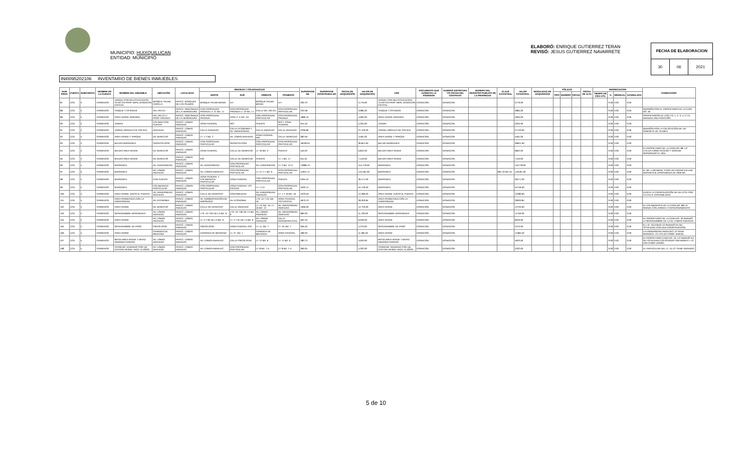MUNICIPIO: HUIXQUILUCAN
ENTIDAD: MUNICIPIO
ELABORÓ: ENRIQUE GUTIERREZ TERAN
REVISÓ: JESUS GUTIERREZ NAVARRETE
| FECHA DE ELABORACION | | |
| 30 | 06 | 2021 |
INI0095202106
INVENTARIO DE BIENES INMUEBLES
| NUM PROG | CUENTA | SUBCUENTA | NOMBRE DE LA CUENTA | NOMBRE DEL INMUEBLE | UBICACIÓN | LOCALIDAD | MEDIDAS Y COLINDANCIAS | | | | SUPERFICIE M2 | SUPERFICIE CONSTRUIDA M2 | FECHA DE ADQUISICIÓN | VALOR DE ADQUISICION | USO | DOCUMENTO QUE ACREDITA LA POSESION | NUMERO ESCRITURA Y/O FECHA DEL CONTRATO | NUMERO DEL REGISTRO PUBLICO DE LA PROPIEDAD | CLAVE CATASTRAL | VALOR CATASTRAL | MODALIDAD DE ADQUISICION | PÓLIZAS | | | FECHA DE ALTA | DEPRECIACION | | | | COMENTARIO |
| --- | --- | --- | --- | --- | --- | --- | --- | --- | --- | --- | --- | --- | --- | --- | --- | --- | --- | --- | --- | --- | --- | --- | --- | --- | --- | --- | --- | --- | --- | --- |
| | | | | | | | NORTE | SUR | ORIENTE | PONIENTE | | | | | | | | | | | | TIPO | NUMERO | FECHA | | TIEMPO DE VIDA UTIL | % | MENSUAL | ACUMULADA | |
| 87 | 1231 | 5 | TERRENOS | JARDIN, POR RELOTIFICACION YA NO ES PROP. MPAL DONACION ESTATAL | BOSQUE PALMA CRIOLLA | FRACC. BOSQUES DE LAS PALMAS | BOSQUE PALMA BRAVA | D.F. | BOSQUE PALMA BRAVA | D.F. | 290.70 | | | 3,779.00 | JARDIN, POR RELOTIFICACION YA NO ES PROP. MPAL DONACION ESTATAL | DONACION | DONACION | | | 3779.00 | | | | | | | 0.00 | 0.00 | 0.00 | |
| 88 | 1231 | 5 | TERRENOS | TANQUE Y OFICINAS | DEL RELOJ | FRACC. RINCONADA DE LA HERRADURA | CON PROPIEDAD PRIVADA LT. 21 MZ. 17 | CON PROPIEDAD PRIVADA LT. 22 MZ. 17 | CALLE DEL RELOJ | CON PROPIEDAD PARTICULAR | 232.58 | | | 3,985.00 | TANQUE Y OFICINAS | DONACION | DONACION | | | 3985.00 | | | | | | | 0.00 | 0.00 | 0.00 | INVASIÓN POR EL PROPIETARIO DE LA CASA NO. 46 |
| 89 | 1231 | 5 | TERRENOS | AREA VERDE INVADIDA | DEL RELOJ Y PROP. PRIVADA | FRACC. RINCONADA DE LA HERRADURA | CON PROPIEDAD PRIVADA | CON LT. E MZ. XV | CON PROPIEDAD PARTICULAR | CON PROPIEDAD PRIVADA | 1880.44 | | | 4,950.00 | AREA VERDE INVADIDA | DONACION | DONACION | | | 4950.00 | | | | | | | 0.00 | 0.00 | 0.00 | PROPIETARIOS DE LOS LTS. 1, 2, 3, 4, 5 Y 6, INVADEN UNA FRACCIÓN. |
| 90 | 1231 | 5 | TERRENOS | JARDIN | COLINDA CON PUENTE | FRACC. LOMAS ANAHUAC | ZONA FEDERAL | RIO | PUENTE | RIO Y ZONA FEDERAL | 344.40 | | | 5,325.00 | JARDIN | DONACION | DONACION | | | 5325.00 | | | | | | | 0.00 | 0.00 | 0.00 | |
| 91 | 1231 | 5 | TERRENOS | JARDIN, MODULO DE POLICIA | ANAHUAC | FRACC. LOMAS ANAHUAC | CALLE ANAHUAC | CALLE ECONOMIA Y AV. UNIVERSIDAD | CALLE ANAHUAC | CALLE ANAHUAC | 2260.80 | | | 27,120.00 | JARDIN, MODULO DE POLICIA | DONACION | DONACION | | | 27120.00 | | | | | | | 0.00 | 0.00 | 0.00 | INVASIÓN POR LA COLOCACIÓN DE UN GABINETE DE TELMEX |
| 92 | 1231 | 5 | TERRENOS | AREA VERDE Y PARQUE | DE DERECHO | FRACC. LOMAS ANAHUAC | LT. 1 Y MZ. 2 | AV. LOMAS ANAHUAC | ZONA FEDERAL RIO | CALLE DERECHO | 382.59 | | | 4,591.00 | AREA VERDE Y PARQUE | DONACION | DONACION | | | 4591.00 | | | | | | | 0.00 | 0.00 | 0.00 | |
| 93 | 1231 | 5 | TERRENOS | BALDIO BARRANCA | ODONTOLOGÍA | FRACC. LOMAS ANAHUAC | CON PROPIEDAD PARTICULAR | ODONTOLOGÍA | CON PROPIEDAD PARTICULAR | CON PROPIEDAD PARTICULAR | 18428.04 | | | 36,841.00 | BALDIO BARRANCA | DONACION | DONACION | | | 36841.00 | | | | | | | 0.00 | 0.00 | 0.00 | |
| 94 | 1231 | 5 | TERRENOS | BALDIO AREA VERDE | DE DERECHO | FRACC. LOMAS ANAHUAC | ZONA FEDERAL | CALLE DE DERECHO | LT. 33 MZ. 2 | PUENTE | 540.20 | | | 6,842.00 | BALDIO AREA VERDE | DONACION | DONACION | | | 6842.00 | | | | | | | 0.00 | 0.00 | 0.00 | EL PROPIETARIO DE LA CASA NO. 88, LO UTILIZA COMO ACCESO Y GARAGE INVADIENDO EL 50%. |
| 95 | 1231 | 5 | TERRENOS | BALDIO AREA VERDE | DE DERECHO | FRACC. LOMAS ANAHUAC | RIO | CALLE DE DERECHO | PUENTE | LT. 1 MZ. 17 | 611.54 | | | 7,410.00 | BALDIO AREA VERDE | DONACION | DONACION | | | 7410.00 | | | | | | | 0.00 | 0.00 | 0.00 | |
| 96 | 1231 | 5 | TERRENOS | BARRANCA | AV. UNIVERSIDAD | FRACC. LOMAS ANAHUAC | AV. UNIVERSIDAD | CON PROPIEDAD PARTICULAR | AV. UNIVERSIDAD | LT. 2 MZ. 13 H | 12898.13 | | | 154,778.00 | BARRANCA | DONACION | DONACION | | | 154778.00 | | | | | | | 0.00 | 0.00 | 0.00 | |
| 97 | 1231 | 5 | TERRENOS | BARRANCA | AV. LOMAS ANAHUAC | FRACC. LOMAS ANAHUAC | AV. LOMAS ANAHUAC | CON PROPIEDAD PARTICULAR | LT. 14 Y 1 MZ. 6 | CON PROPIEDAD PARTICULAR | 11931.74 | | | 143,181.00 | BARRANCA | DONACION | DONACION | | 095 10 631 01 | 143181.00 | | | | | | | 0.00 | 0.00 | 0.00 | EL SR. LUIS MERA, PUSO UN VIVERO EN UNA SUPERFICIE APROXIMADA DE 2000 M2. |
| 98 | 1231 | 5 | TERRENOS | BARRANCA | CON PUENTE | FRACC. LOMAS ANAHUAC | ZONA FEDERAL Y COLINDANCIA PARTICULAR | ZONA FEDERAL | CON PROPIEDAD PARTICULAR | PUENTE | 5264.24 | | | 39,171.00 | BARRANCA | DONACION | DONACION | | | 39171.00 | | | | | | | 0.00 | 0.00 | 0.00 | |
| 99 | 1231 | 5 | TERRENOS | BARRANCA | COLINDANCIA PARTICULAR | FRACC. LOMAS ANAHUAC | CON PROPIEDAD PARTICULAR | ZONA FEDERAL Y/O ESTATAL | LT. 1,2,3 | CON PROPIEDAD PARTICULAR | 4592.14 | | | 54,746.00 | BARRANCA | DONACION | DONACION | | | 54746.00 | | | | | | | 0.00 | 0.00 | 0.00 | |
| 100 | 1231 | 5 | TERRENOS | AREA VERDE JUNTO AL PUENTE | AV. UNIVERSIDAD ANAHUAC | FRACC. LOMAS ANAHUAC | CALLE DE DERECHO | CONTABILIDAD | AV. UNIVERSIDAD ANAHUAC | LT. 1 Y 19 MZ. 16 | 1023.50 | | | 12,280.00 | AREA VERDE JUNTO AL PUENTE | DONACION | DONACION | | | 12280.00 | | | | | | | 0.00 | 0.00 | 0.00 | EXISTE LA CONSTRUCCIÓN DE UN LOTE POR LA CALLE CONTABILIDAD. |
| 101 | 1231 | 5 | TERRENOS | AREA PERMUTADA CON LA UNIVERSIDAD | AV. ECONOMIA | FRACC. LOMAS ANAHUAC | AV. ADMINISTRACIÓN DE EMPRESAS | AV. ECONOMIA | LTS. 15 Y 25, MZ. 16 | ZONA FEDERAL Y/O ESTATAL | 4873.70 | | | 28,303.84 | AREA PERMUTADA CON LA UNIVERSIDAD | DONACION | DONACION | | | 28303.84 | | | | | | | 0.00 | 0.00 | 0.00 | |
| 102 | 1231 | 5 | TERRENOS | AREA VERDE | DE DERECHO | FRACC. LOMAS ANAHUAC | CALLE DE DERECHO | CALLE ANAHUAC | LT. 15, MZ. 10, LT. 16 MZ. 12 | AV. UNIVERSIDAD ANAHUAC | 1060.00 | | | 12,720.00 | AREA VERDE | DONACION | DONACION | | | 12720.00 | | | | | | | 0.00 | 0.00 | 0.00 | EL COLINDANTES DE LA CASA NO. 88 LO INVADE CON JARDIN Y ESTACIONAMIENTO. |
| 103 | 1231 | 5 | TERRENOS | SERVIDUMBRE ARRENDADA | AV. LOMAS ANAHUAC | FRACC. LOMAS ANAHUAC | LTS. 13 Y 84 DE LA MZ. 9 | LTS. 10 Y 85 DE LA MZ. 9 | AV. LOMAS ANAHUAC | AV. UNIVERSIDAD ANAHUAC | 980.29 | | | 11,763.00 | SERVIDUMBRE ARRENDADA | DONACION | DONACION | | | 11763.00 | | | | | | | 0.00 | 0.00 | 0.00 | |
| 104 | 1231 | 5 | TERRENOS | AREA VERDE | AV. LOMAS ANAHUAC | FRACC. LOMAS ANAHUAC | LT. 5 Y 90 DE LA MZ. 9 | LT. 4 Y 91 DE LA MZ. 9 | AV. LOMAS ANAHUAC | CALLE INGENIERIA CIVIL | 562.16 | | | 6,026.00 | AREA VERDE | DONACION | DONACION | | | 6026.00 | | | | | | | 0.00 | 0.00 | 0.00 | EL PROPIETARIO DE LA CASA NO. 20 INVADIÓ LA SERVIDUMBRE DE LA AV. LOMAS ANAHUAC. |
| 105 | 1231 | 5 | TERRENOS | SERVIDUMBRE DE PASO | PSICOLOGÍA | FRACC. LOMAS ANAHUAC | PSICOLOGÍA | ZONA FEDERAL RIO | LT. 11, MZ. 7 | LT. 10, MZ. 7 | 356.40 | | | 4,270.00 | SERVIDUMBRE DE PASO | DONACION | DONACION | | | 4270.00 | | | | | | | 0.00 | 0.00 | 0.00 | EL LIC. IGLESIAS LO INVADIÓ EN SU TOTALIDAD CON UNA CONSTRUCCIÓN. |
| 106 | 1231 | 5 | TERRENOS | AREA VERDE | CERRADA DE MEDICINA | FRACC. LOMAS ANAHUAC | CERRADA DE MEDICINA | LT. 27, MZ. 1 | CERRADA DE MEDICINA | ZONA FEDERAL | 486.33 | | | 11,384.50 | AREA VERDE | DONACION | DONACION | | | 11384.50 | | | | | | | 0.00 | 0.00 | 0.00 | LA UNIVERSIDAD ANAHUAC LO TIENE INVADIDO, LO UTILIZA COMO JARDIN. |
| 107 | 1231 | 5 | TERRENOS | MITAD AREA VERDE Y MITAD INVADIDA GARAGE | AV. LOMAS ANAHUAC | FRACC. LOMAS ANAHUAC | AV. LOMAS ANAHUAC | CALLE PSICOLOGIA | LT. 12 MZ. 6 | LT. 11 MZ. 6 | 280.73 | | | 4,620.00 | MITAD AREA VERDE Y MITAD INVADIDA GARAGE | DONACION | DONACION | | | 4620.00 | | | | | | | 0.00 | 0.00 | 0.00 | EL PROPIETARIO CASA NO. 16, LO INVADIÓ EN SU TOTALIDAD COLOCANDO UNA BARDA Y LO USA COMO JARDÍN. |
| 108 | 1231 | 5 | TERRENOS | TERRENO, INVADIDO POR UN CAPITAN DESDE HACE 15 AÑOS | AV. LOMAS ANAHUAC | FRACC. LOMAS ANAHUAC | AV. LOMAS ANAHUAC | CON PROPIEDAD PARTICULAR | LT. 8 MZ. 7-A | LT. 8 MZ. 7-A | 369.35 | | | 4,332.00 | TERRENO, INVADIDO POR UN CAPITAN DESDE HACE 15 AÑOS | DONACION | DONACION | | | 4332.00 | | | | | | | 0.00 | 0.00 | 0.00 | EL PARTICULAR DEL LT. 15 LO TIENE INVADIDO. |
5 de 10